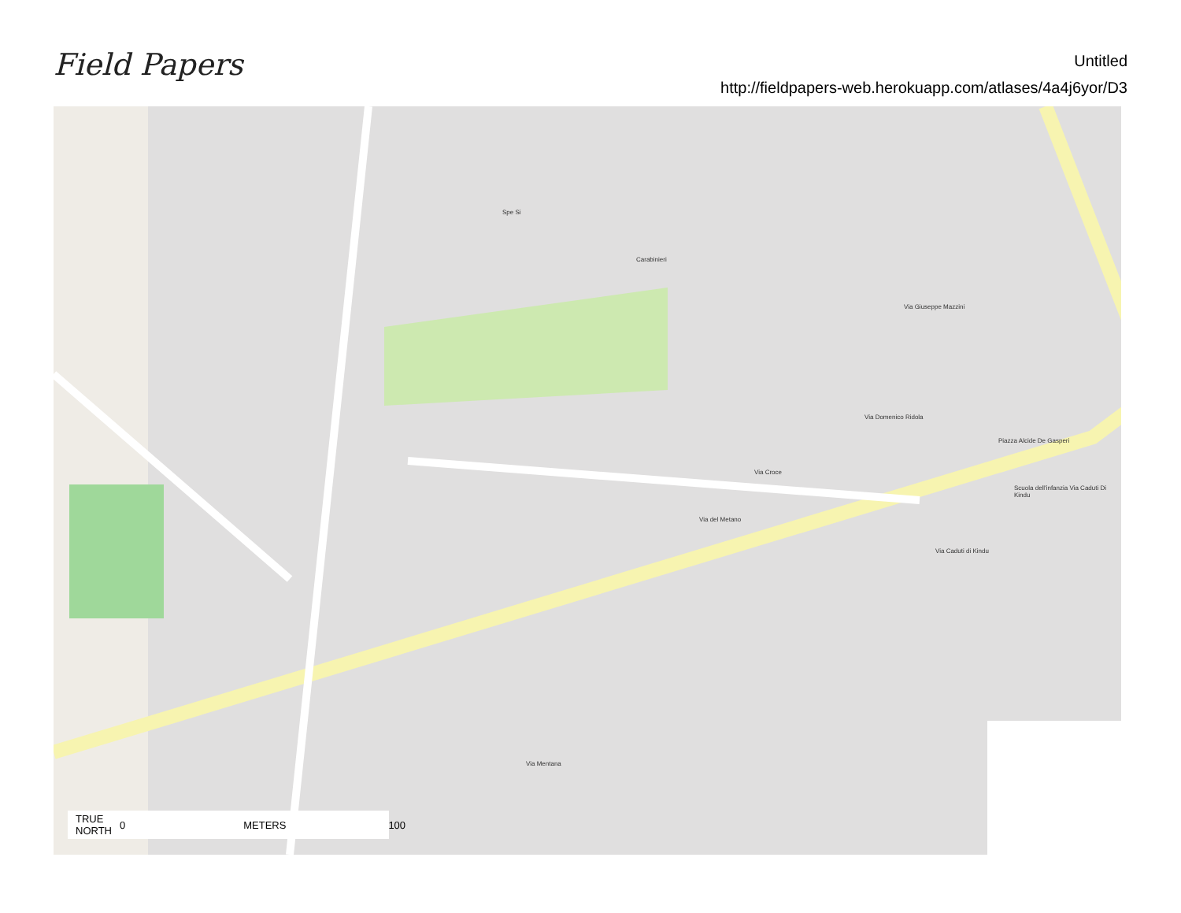Field Papers
Untitled
http://fieldpapers-web.herokuapp.com/atlases/4a4j6yor/D3
Via Giuseppe Mazzini
Via Domenico Ridola
Piazza Alcide De Gasperi
Via Croce
Scuola dell'infanzia Via Caduti Di Kindu
Via Mentana
Carabinieri
Spe Si
Via del Metano
Via Caduti di Kindu
TRUE
NORTH 0 METERS 100